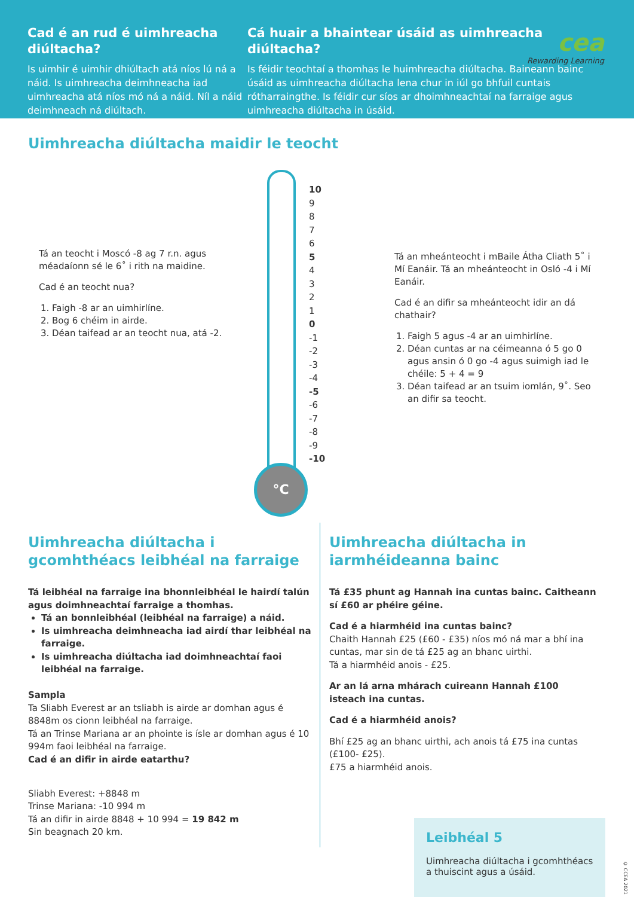Cad é an rud é uimhreacha diúltacha?
Is uimhir é uimhir dhiúltach atá níos lú ná a náid. Is uimhreacha deimhneacha iad uimhreacha atá níos mó ná a náid. Níl a náid deimhneach ná diúltach.
Cá huair a bhaintear úsáid as uimhreacha diúltacha?
Is féidir teochtaí a thomhas le huimhreacha diúltacha. Baineann bainc úsáid as uimhreacha diúltacha lena chur in iúl go bhfuil cuntais rótharraingthe. Is féidir cur síos ar dhoimhneachtaí na farraige agus uimhreacha diúltacha in úsáid.
cea
Rewarding Learning
Uimhreacha diúltacha maidir le teocht
Tá an teocht i Moscó -8 ag 7 r.n. agus méadaíonn sé le 6˚ i rith na maidine.
Cad é an teocht nua?
1. Faigh -8 ar an uimhirlíne.
2. Bog 6 chéim in airde.
3. Déan taifead ar an teocht nua, atá -2.
°C
10
9
8
7
6
5
4
3
2
1
0
-1
-2
-3
-4
-5
-6
-7
-8
-9
-10
Tá an mheánteocht i mBaile Átha Cliath 5˚ i Mí Eanáir. Tá an mheánteocht in Osló -4 i Mí Eanáir.
Cad é an difir sa mheánteocht idir an dá chathair?
1. Faigh 5 agus -4 ar an uimhirlíne.
2. Déan cuntas ar na céimeanna ó 5 go 0 agus ansin ó 0 go -4 agus suimigh iad le chéile: 5 + 4 = 9
3. Déan taifead ar an tsuim iomlán, 9˚. Seo an difir sa teocht.
Uimhreacha diúltacha i gcomhthéacs leibhéal na farraige
Tá leibhéal na farraige ina bhonnleibhéal le hairdí talún agus doimhneachtaí farraige a thomhas.
Tá an bonnleibhéal (leibhéal na farraige) a náid.
Is uimhreacha deimhneacha iad airdí thar leibhéal na farraige.
Is uimhreacha diúltacha iad doimhneachtaí faoi leibhéal na farraige.
Sampla
Ta Sliabh Everest ar an tsliabh is airde ar domhan agus é 8848m os cionn leibhéal na farraige.
Tá an Trinse Mariana ar an phointe is ísle ar domhan agus é 10 994m faoi leibhéal na farraige.
Cad é an difir in airde eatarthu?
Sliabh Everest: +8848 m
Trinse Mariana: -10 994 m
Tá an difir in airde 8848 + 10 994 = 19 842 m
Sin beagnach 20 km.
Uimhreacha diúltacha in iarmhéideanna bainc
Tá £35 phunt ag Hannah ina cuntas bainc. Caitheann sí £60 ar phéire géine.
Cad é a hiarmhéid ina cuntas bainc?
Chaith Hannah £25 (£60 - £35) níos mó ná mar a bhí ina cuntas, mar sin de tá £25 ag an bhanc uirthi.
Tá a hiarmhéid anois - £25.
Ar an lá arna mhárach cuireann Hannah £100 isteach ina cuntas.
Cad é a hiarmhéid anois?
Bhí £25 ag an bhanc uirthi, ach anois tá £75 ina cuntas (£100- £25).
£75 a hiarmhéid anois.
Leibhéal 5
Uimhreacha diúltacha i gcomhthéacs a thuiscint agus a úsáid.
© CCEA 2021